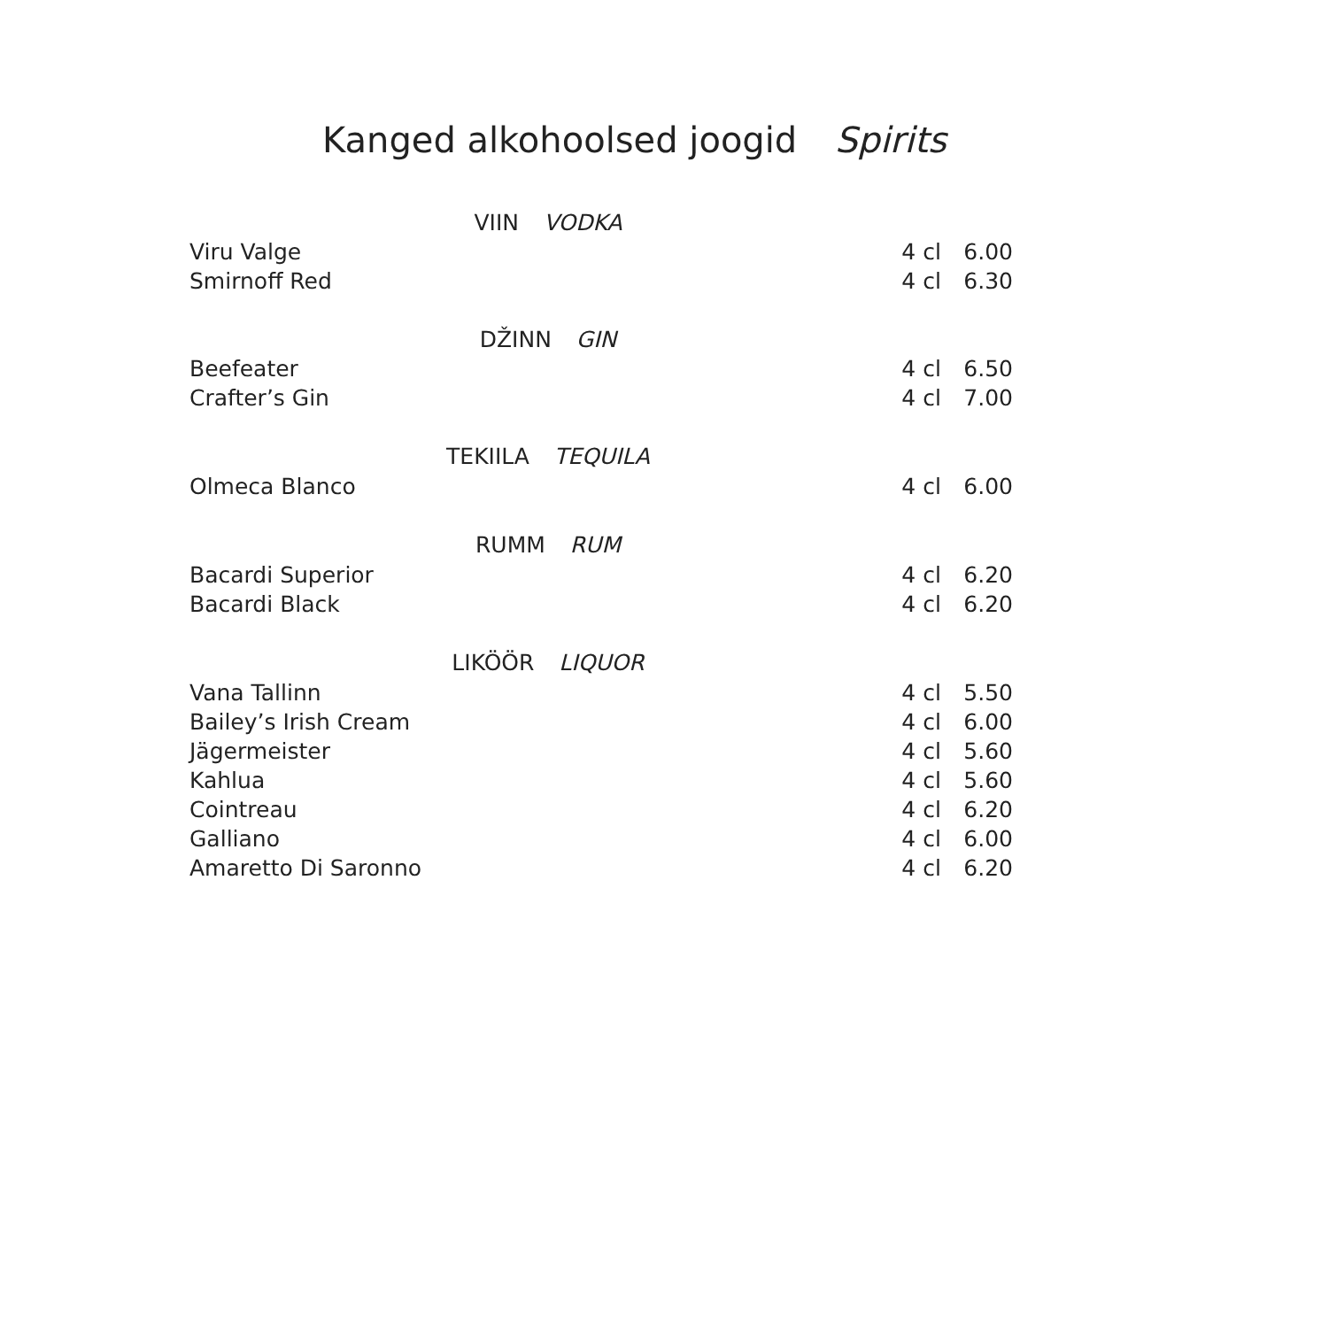Kanged alkohoolsed joogid Spirits
| VIIN VODKA | | |
| Viru Valge | 4 cl | 6.00 |
| Smirnoff Red | 4 cl | 6.30 |
| DŽINN GIN | | |
| Beefeater | 4 cl | 6.50 |
| Crafter’s Gin | 4 cl | 7.00 |
| TEKIILA TEQUILA | | |
| Olmeca Blanco | 4 cl | 6.00 |
| RUMM RUM | | |
| Bacardi Superior | 4 cl | 6.20 |
| Bacardi Black | 4 cl | 6.20 |
| LIKÖÖR LIQUOR | | |
| Vana Tallinn | 4 cl | 5.50 |
| Bailey’s Irish Cream | 4 cl | 6.00 |
| Jägermeister | 4 cl | 5.60 |
| Kahlua | 4 cl | 5.60 |
| Cointreau | 4 cl | 6.20 |
| Galliano | 4 cl | 6.00 |
| Amaretto Di Saronno | 4 cl | 6.20 |